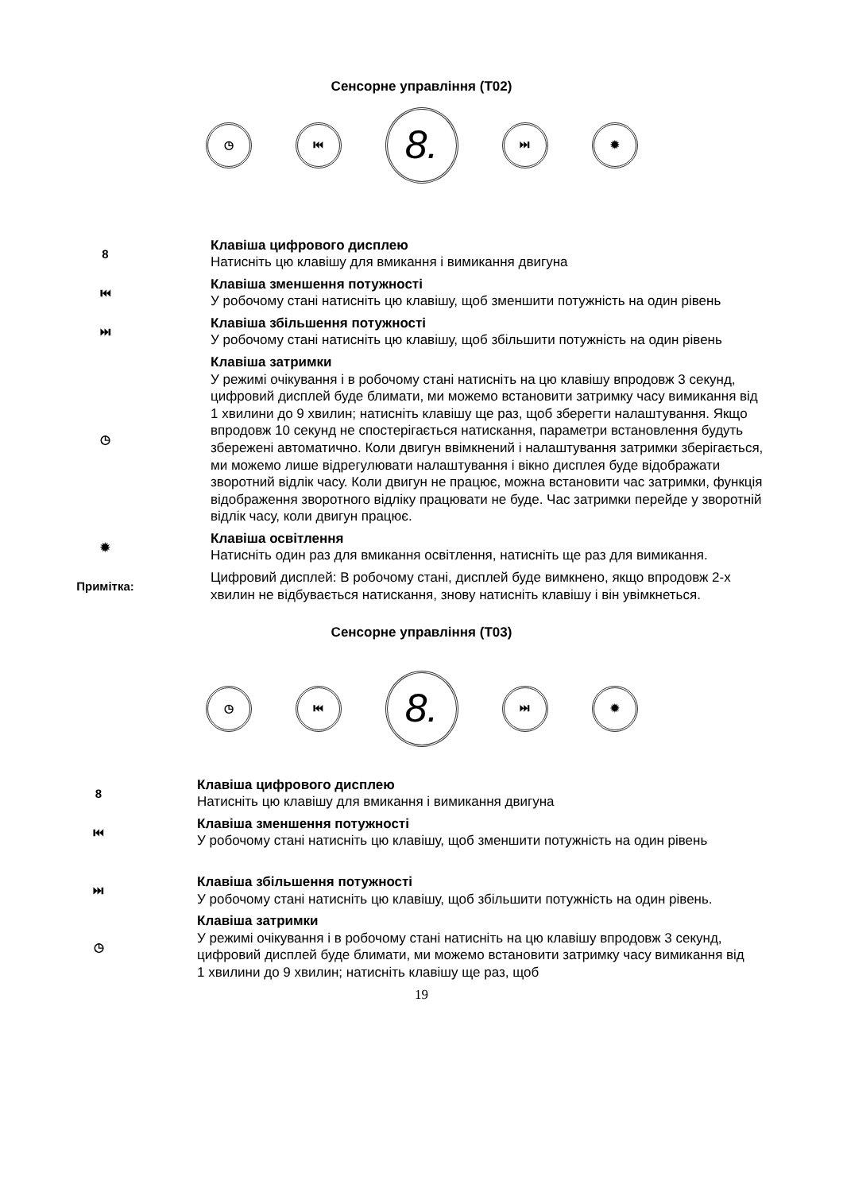Сенсорне управління (T02)
◷ ⏮
8.
⏭ ✹
8 Клавіша цифрового дисплею
Натисніть цю клавішу для вмикання і вимикання двигуна
⏮ Клавіша зменшення потужності
У робочому стані натисніть цю клавішу, щоб зменшити потужність на один рівень
⏭ Клавіша збільшення потужності
У робочому стані натисніть цю клавішу, щоб збільшити потужність на один рівень
◷ Клавіша затримки
У режимі очікування і в робочому стані натисніть на цю клавішу впродовж 3 секунд, цифровий дисплей буде блимати, ми можемо встановити затримку часу вимикання від 1 хвилини до 9 хвилин; натисніть клавішу ще раз, щоб зберегти налаштування. Якщо впродовж 10 секунд не спостерігається натискання, параметри встановлення будуть збережені автоматично. Коли двигун ввімкнений і налаштування затримки зберігається, ми можемо лише відрегулювати налаштування і вікно дисплея буде відображати зворотний відлік часу. Коли двигун не працює, можна встановити час затримки, функція відображення зворотного відліку працювати не буде. Час затримки перейде у зворотній відлік часу, коли двигун працює.
✹ Клавіша освітлення
Натисніть один раз для вмикання освітлення, натисніть ще раз для вимикання.
Примітка: Цифровий дисплей: В робочому стані, дисплей буде вимкнено, якщо впродовж 2-х хвилин не відбувається натискання, знову натисніть клавішу і він увімкнеться.
Сенсорне управління (T03)
◷ ⏮
8.
⏭ ✹
8 Клавіша цифрового дисплею
Натисніть цю клавішу для вмикання і вимикання двигуна
⏮ Клавіша зменшення потужності
У робочому стані натисніть цю клавішу, щоб зменшити потужність на один рівень
⏭ Клавіша збільшення потужності
У робочому стані натисніть цю клавішу, щоб збільшити потужність на один рівень.
◷ Клавіша затримки
У режимі очікування і в робочому стані натисніть на цю клавішу впродовж 3 секунд, цифровий дисплей буде блимати, ми можемо встановити затримку часу вимикання від 1 хвилини до 9 хвилин; натисніть клавішу ще раз, щоб
19